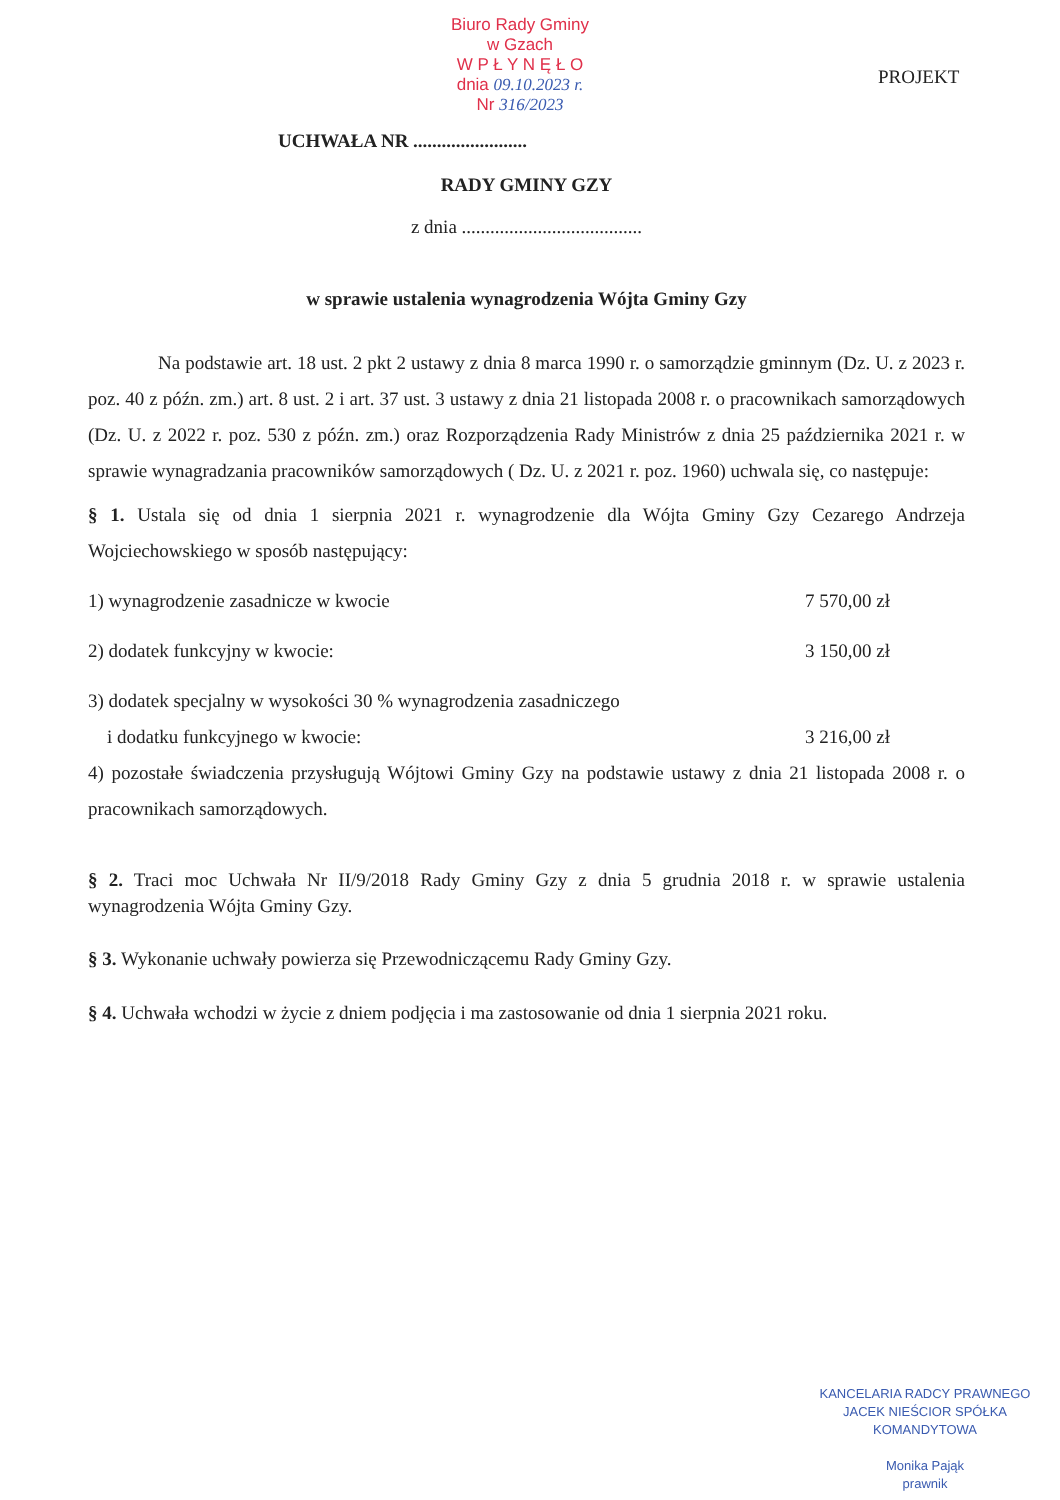Biuro Rady Gminy
w Gzach
W P Ł Y N Ę Ł O
dnia 09.10.2023 r.
Nr 316/2023
PROJEKT
UCHWAŁA NR ........................
RADY GMINY GZY
z dnia ......................................
w sprawie ustalenia wynagrodzenia Wójta Gminy Gzy
Na podstawie art. 18 ust. 2 pkt 2 ustawy z dnia 8 marca 1990 r. o samorządzie gminnym (Dz. U. z 2023 r. poz. 40 z późn. zm.) art. 8 ust. 2 i art. 37 ust. 3 ustawy z dnia 21 listopada 2008 r. o pracownikach samorządowych (Dz. U. z 2022 r. poz. 530 z późn. zm.) oraz Rozporządzenia Rady Ministrów z dnia 25 października 2021 r. w sprawie wynagradzania pracowników samorządowych ( Dz. U. z 2021 r. poz. 1960) uchwala się, co następuje:
§ 1. Ustala się od dnia 1 sierpnia 2021 r. wynagrodzenie dla Wójta Gminy Gzy Cezarego Andrzeja Wojciechowskiego w sposób następujący:
1) wynagrodzenie zasadnicze w kwocie 7 570,00 zł
2) dodatek funkcyjny w kwocie: 3 150,00 zł
3) dodatek specjalny w wysokości 30 % wynagrodzenia zasadniczego
i dodatku funkcyjnego w kwocie: 3 216,00 zł
4) pozostałe świadczenia przysługują Wójtowi Gminy Gzy na podstawie ustawy z dnia 21 listopada 2008 r. o pracownikach samorządowych.
§ 2. Traci moc Uchwała Nr II/9/2018 Rady Gminy Gzy z dnia 5 grudnia 2018 r. w sprawie ustalenia wynagrodzenia Wójta Gminy Gzy.
§ 3. Wykonanie uchwały powierza się Przewodniczącemu Rady Gminy Gzy.
§ 4. Uchwała wchodzi w życie z dniem podjęcia i ma zastosowanie od dnia 1 sierpnia 2021 roku.
KANCELARIA RADCY PRAWNEGO
JACEK NIEŚCIOR SPÓŁKA KOMANDYTOWA
Monika Pająk
prawnik